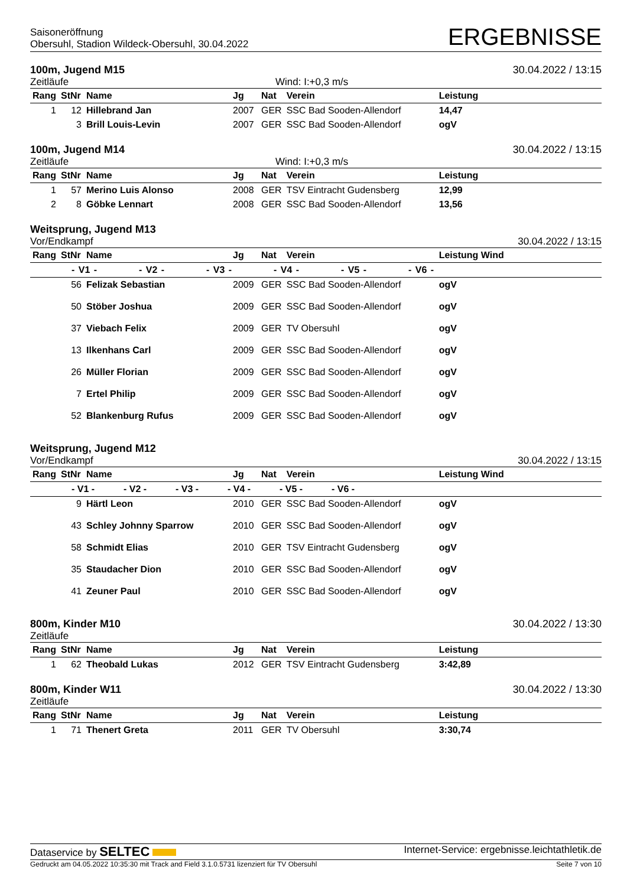Saisoneröffnung
Obersuhl, Stadion Wildeck-Obersuhl, 30.04.2022
ERGEBNISSE
100m, Jugend M15 30.04.2022 / 13:15
Zeitläufe Wind: I:+0,3 m/s
| Rang | StNr | Name | Jg | Nat | Verein | Leistung |
| --- | --- | --- | --- | --- | --- | --- |
| 1 | 12 | Hillebrand Jan | 2007 | GER | SSC Bad Sooden-Allendorf | 14,47 |
| | 3 | Brill Louis-Levin | 2007 | GER | SSC Bad Sooden-Allendorf | ogV |
100m, Jugend M14 30.04.2022 / 13:15
Zeitläufe Wind: I:+0,3 m/s
| Rang | StNr | Name | Jg | Nat | Verein | Leistung |
| --- | --- | --- | --- | --- | --- | --- |
| 1 | 57 | Merino Luis Alonso | 2008 | GER | TSV Eintracht Gudensberg | 12,99 |
| 2 | 8 | Göbke Lennart | 2008 | GER | SSC Bad Sooden-Allendorf | 13,56 |
Weitsprung, Jugend M13
Vor/Endkampf 30.04.2022 / 13:15
| Rang | StNr | Name | Jg | Nat | Verein | Leistung Wind |
| --- | --- | --- | --- | --- | --- | --- |
| - V1 - - V2 - - V3 - - V4 - - V5 - - V6 - | | | | | | |
| | 56 | Felizak Sebastian | 2009 | GER | SSC Bad Sooden-Allendorf | ogV |
| | 50 | Stöber Joshua | 2009 | GER | SSC Bad Sooden-Allendorf | ogV |
| | 37 | Viebach Felix | 2009 | GER | TV Obersuhl | ogV |
| | 13 | Ilkenhans Carl | 2009 | GER | SSC Bad Sooden-Allendorf | ogV |
| | 26 | Müller Florian | 2009 | GER | SSC Bad Sooden-Allendorf | ogV |
| | 7 | Ertel Philip | 2009 | GER | SSC Bad Sooden-Allendorf | ogV |
| | 52 | Blankenburg Rufus | 2009 | GER | SSC Bad Sooden-Allendorf | ogV |
Weitsprung, Jugend M12
Vor/Endkampf 30.04.2022 / 13:15
| Rang | StNr | Name | Jg | Nat | Verein | Leistung Wind |
| --- | --- | --- | --- | --- | --- | --- |
| - V1 - - V2 - - V3 - - V4 - - V5 - - V6 - | | | | | | |
| | 9 | Härtl Leon | 2010 | GER | SSC Bad Sooden-Allendorf | ogV |
| | 43 | Schley Johnny Sparrow | 2010 | GER | SSC Bad Sooden-Allendorf | ogV |
| | 58 | Schmidt Elias | 2010 | GER | TSV Eintracht Gudensberg | ogV |
| | 35 | Staudacher Dion | 2010 | GER | SSC Bad Sooden-Allendorf | ogV |
| | 41 | Zeuner Paul | 2010 | GER | SSC Bad Sooden-Allendorf | ogV |
800m, Kinder M10 30.04.2022 / 13:30
Zeitläufe
| Rang | StNr | Name | Jg | Nat | Verein | Leistung |
| --- | --- | --- | --- | --- | --- | --- |
| 1 | 62 | Theobald Lukas | 2012 | GER | TSV Eintracht Gudensberg | 3:42,89 |
800m, Kinder W11 30.04.2022 / 13:30
Zeitläufe
| Rang | StNr | Name | Jg | Nat | Verein | Leistung |
| --- | --- | --- | --- | --- | --- | --- |
| 1 | 71 | Thenert Greta | 2011 | GER | TV Obersuhl | 3:30,74 |
Dataservice by SELTEC Internet-Service: ergebnisse.leichtathletik.de
Gedruckt am 04.05.2022 10:35:30 mit Track and Field 3.1.0.5731 lizenziert für TV Obersuhl Seite 7 von 10